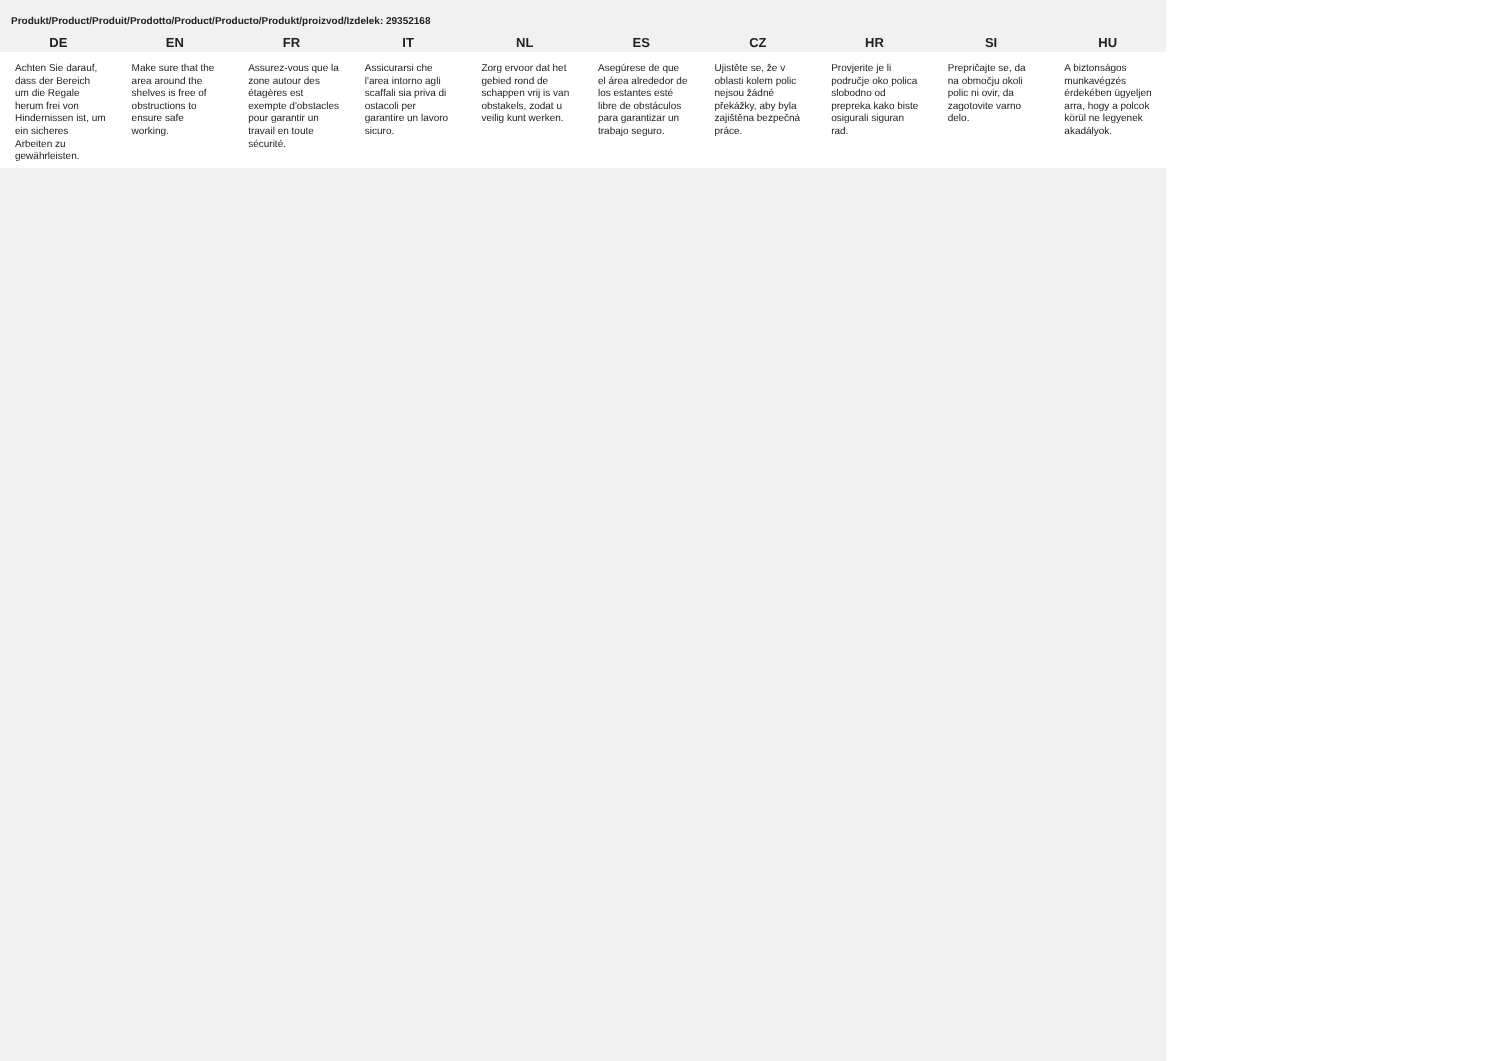Produkt/Product/Produit/Prodotto/Product/Producto/Produkt/proizvod/Izdelek: 29352168
| DE | EN | FR | IT | NL | ES | CZ | HR | SI | HU |
| --- | --- | --- | --- | --- | --- | --- | --- | --- | --- |
| Achten Sie darauf, dass der Bereich um die Regale herum frei von Hindernissen ist, um ein sicheres Arbeiten zu gewährleisten. | Make sure that the area around the shelves is free of obstructions to ensure safe working. | Assurez-vous que la zone autour des étagères est exempte d'obstacles pour garantir un travail en toute sécurité. | Assicurarsi che l'area intorno agli scaffali sia priva di ostacoli per garantire un lavoro sicuro. | Zorg ervoor dat het gebied rond de schappen vrij is van obstakels, zodat u veilig kunt werken. | Asegúrese de que el área alrededor de los estantes esté libre de obstáculos para garantizar un trabajo seguro. | Ujistěte se, že v oblasti kolem polic nejsou žádné překážky, aby byla zajištěna bezpečná práce. | Provjerite je li područje oko polica slobodno od prepreka kako biste osigurali siguran rad. | Prepričajte se, da na območju okoli polic ni ovir, da zagotovite varno delo. | A biztonságos munkavégzés érdekében ügyeljen arra, hogy a polcok körül ne legyenek akadályok. |